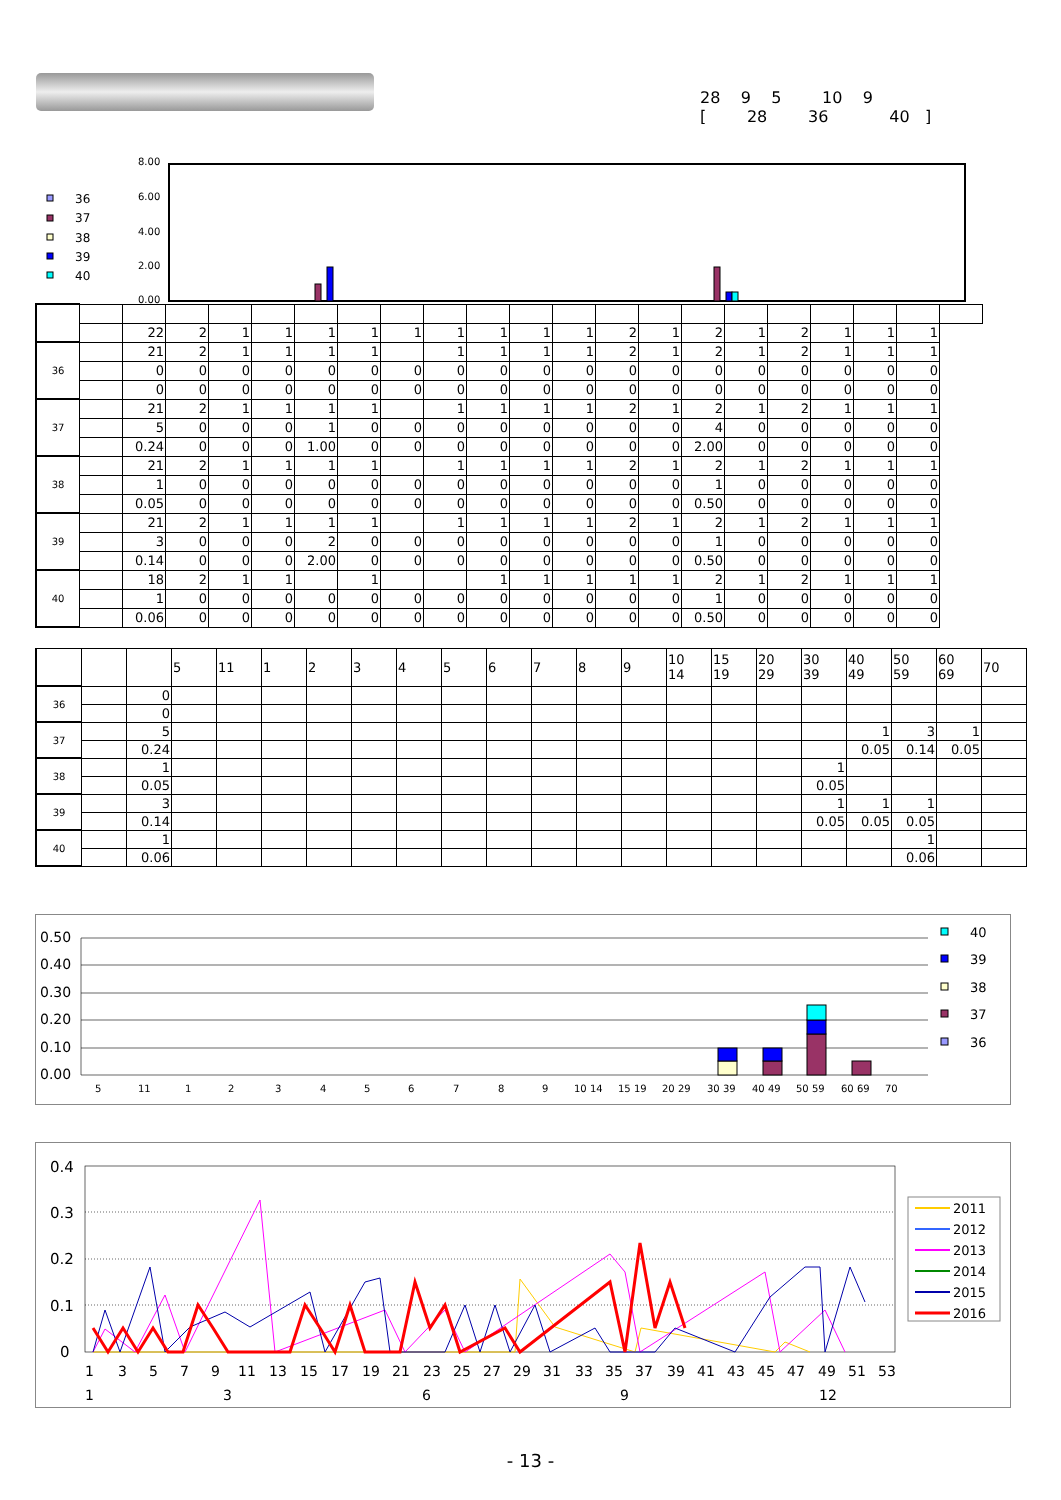28 9 5 10 9 [ 28 36 40 ]
8.00
6.00
4.00
2.00
0.00
36
37
38
39
40
| | | 22 | 2 | 1 | 1 | 1 | 1 | 1 | 1 | 1 | 1 | 1 | 2 | 1 | 2 | 1 | 2 | 1 | 1 | 1 | |
| 36 | | 21 | 2 | 1 | 1 | 1 | 1 | | 1 | 1 | 1 | 1 | 2 | 1 | 2 | 1 | 2 | 1 | 1 | 1 | |
| | | 0 | 0 | 0 | 0 | 0 | 0 | 0 | 0 | 0 | 0 | 0 | 0 | 0 | 0 | 0 | 0 | 0 | 0 | 0 | |
| | | 0 | 0 | 0 | 0 | 0 | 0 | 0 | 0 | 0 | 0 | 0 | 0 | 0 | 0 | 0 | 0 | 0 | 0 | 0 | |
| 37 | | 21 | 2 | 1 | 1 | 1 | 1 | | 1 | 1 | 1 | 1 | 2 | 1 | 2 | 1 | 2 | 1 | 1 | 1 | |
| | | 5 | 0 | 0 | 0 | 1 | 0 | 0 | 0 | 0 | 0 | 0 | 0 | 0 | 4 | 0 | 0 | 0 | 0 | 0 | |
| | | 0.24 | 0 | 0 | 0 | 1.00 | 0 | 0 | 0 | 0 | 0 | 0 | 0 | 0 | 2.00 | 0 | 0 | 0 | 0 | 0 | |
| 38 | | 21 | 2 | 1 | 1 | 1 | 1 | | 1 | 1 | 1 | 1 | 2 | 1 | 2 | 1 | 2 | 1 | 1 | 1 | |
| | | 1 | 0 | 0 | 0 | 0 | 0 | 0 | 0 | 0 | 0 | 0 | 0 | 0 | 1 | 0 | 0 | 0 | 0 | 0 | |
| | | 0.05 | 0 | 0 | 0 | 0 | 0 | 0 | 0 | 0 | 0 | 0 | 0 | 0 | 0.50 | 0 | 0 | 0 | 0 | 0 | |
| 39 | | 21 | 2 | 1 | 1 | 1 | 1 | | 1 | 1 | 1 | 1 | 2 | 1 | 2 | 1 | 2 | 1 | 1 | 1 | |
| | | 3 | 0 | 0 | 0 | 2 | 0 | 0 | 0 | 0 | 0 | 0 | 0 | 0 | 1 | 0 | 0 | 0 | 0 | 0 | |
| | | 0.14 | 0 | 0 | 0 | 2.00 | 0 | 0 | 0 | 0 | 0 | 0 | 0 | 0 | 0.50 | 0 | 0 | 0 | 0 | 0 | |
| 40 | | 18 | 2 | 1 | 1 | | 1 | | | 1 | 1 | 1 | 1 | 1 | 2 | 1 | 2 | 1 | 1 | 1 | |
| | | 1 | 0 | 0 | 0 | 0 | 0 | 0 | 0 | 0 | 0 | 0 | 0 | 0 | 1 | 0 | 0 | 0 | 0 | 0 | |
| | | 0.06 | 0 | 0 | 0 | 0 | 0 | 0 | 0 | 0 | 0 | 0 | 0 | 0 | 0.50 | 0 | 0 | 0 | 0 | 0 | |
| | | | 5 | 11 | 1 | 2 | 3 | 4 | 5 | 6 | 7 | 8 | 9 | 10 14 | 15 19 | 20 29 | 30 39 | 40 49 | 50 59 | 60 69 | 70 |
| --- | --- | --- | --- | --- | --- | --- | --- | --- | --- | --- | --- | --- | --- | --- | --- | --- | --- | --- | --- | --- | --- |
| 36 | | 0 | | | | | | | | | | | | | | | | | | | |
| | | 0 | | | | | | | | | | | | | | | | | | | |
| 37 | | 5 | | | | | | | | | | | | | | | | 1 | 3 | 1 | |
| | | 0.24 | | | | | | | | | | | | | | | | 0.05 | 0.14 | 0.05 | |
| 38 | | 1 | | | | | | | | | | | | | | | 1 | | | | |
| | | 0.05 | | | | | | | | | | | | | | | 0.05 | | | | |
| 39 | | 3 | | | | | | | | | | | | | | | 1 | 1 | 1 | | |
| | | 0.14 | | | | | | | | | | | | | | | 0.05 | 0.05 | 0.05 | | |
| 40 | | 1 | | | | | | | | | | | | | | | | | 1 | | |
| | | 0.06 | | | | | | | | | | | | | | | | | 0.06 | | |
0.50
0.40
0.30
0.20
0.10
0.00
5
11
1
2
3
4
5
6
7
8
9
10 14
15 19
20 29
30 39
40 49
50 59
60 69
70
40
39
38
37
36
0.4
0.3
0.2
0.1
0
1
3
5
7
9
11
13
15
17
19
21
23
25
27
29
31
33
35
37
39
41
43
45
47
49
51
53
1
3
6
9
12
2011
2012
2013
2014
2015
2016
- 13 -